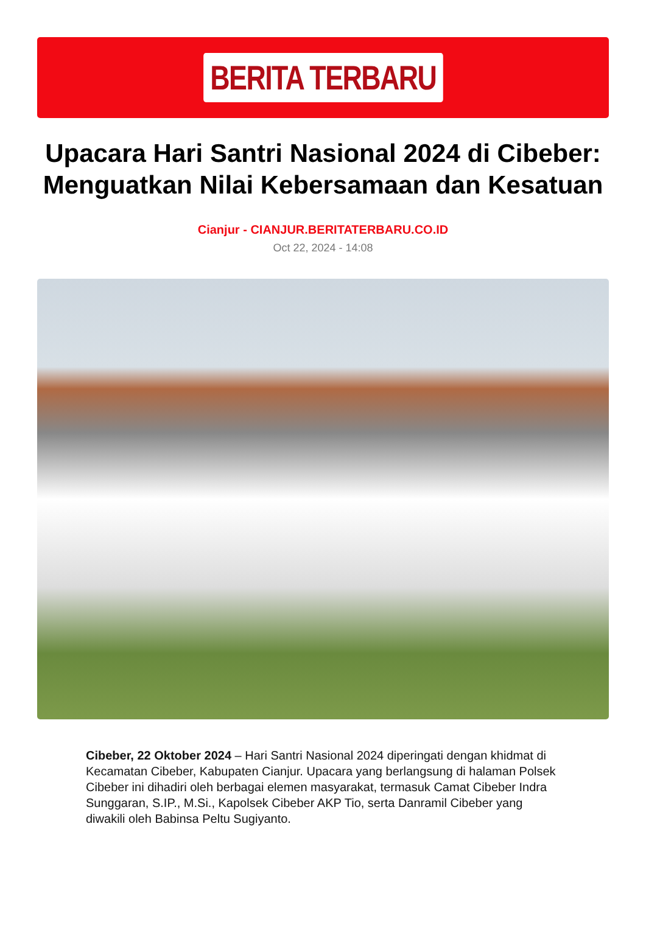BERITA TERBARU
Upacara Hari Santri Nasional 2024 di Cibeber: Menguatkan Nilai Kebersamaan dan Kesatuan
Cianjur - CIANJUR.BERITATERBARU.CO.ID
Oct 22, 2024 - 14:08
Cibeber, 22 Oktober 2024 – Hari Santri Nasional 2024 diperingati dengan khidmat di Kecamatan Cibeber, Kabupaten Cianjur. Upacara yang berlangsung di halaman Polsek Cibeber ini dihadiri oleh berbagai elemen masyarakat, termasuk Camat Cibeber Indra Sunggaran, S.IP., M.Si., Kapolsek Cibeber AKP Tio, serta Danramil Cibeber yang diwakili oleh Babinsa Peltu Sugiyanto.